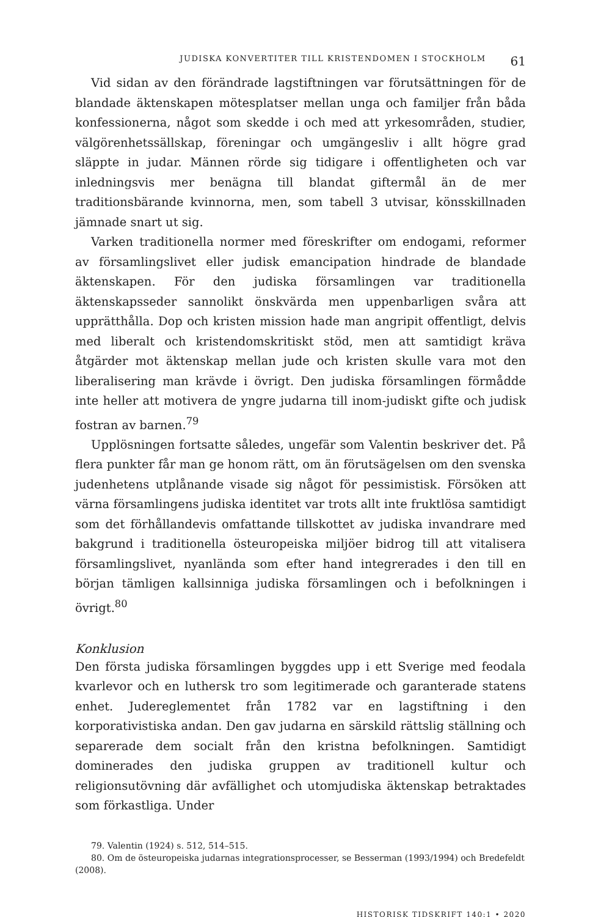JUDISKA KONVERTITER TILL KRISTENDOMEN I STOCKHOLM 61
Vid sidan av den förändrade lagstiftningen var förutsättningen för de blandade äktenskapen mötesplatser mellan unga och familjer från båda konfessionerna, något som skedde i och med att yrkesområden, studier, välgörenhetssällskap, föreningar och umgängesliv i allt högre grad släppte in judar. Männen rörde sig tidigare i offentligheten och var inledningsvis mer benägna till blandat giftermål än de mer traditionsbärande kvinnorna, men, som tabell 3 utvisar, könsskillnaden jämnade snart ut sig.
Varken traditionella normer med föreskrifter om endogami, reformer av församlingslivet eller judisk emancipation hindrade de blandade äktenskapen. För den judiska församlingen var traditionella äktenskapsseder sannolikt önskvärda men uppenbarligen svåra att upprätthålla. Dop och kristen mission hade man angripit offentligt, delvis med liberalt och kristendomskritiskt stöd, men att samtidigt kräva åtgärder mot äktenskap mellan jude och kristen skulle vara mot den liberalisering man krävde i övrigt. Den judiska församlingen förmådde inte heller att motivera de yngre judarna till inom-judiskt gifte och judisk fostran av barnen.<sup>79</sup>
Upplösningen fortsatte således, ungefär som Valentin beskriver det. På flera punkter får man ge honom rätt, om än förutsägelsen om den svenska judenhetens utplånande visade sig något för pessimistisk. Försöken att värna församlingens judiska identitet var trots allt inte fruktlösa samtidigt som det förhållandevis omfattande tillskottet av judiska invandrare med bakgrund i traditionella östeuropeiska miljöer bidrog till att vitalisera församlingslivet, nyanlända som efter hand integrerades i den till en början tämligen kallsinniga judiska församlingen och i befolkningen i övrigt.<sup>80</sup>
Konklusion
Den första judiska församlingen byggdes upp i ett Sverige med feodala kvarlevor och en luthersk tro som legitimerade och garanterade statens enhet. Judereglementet från 1782 var en lagstiftning i den korporativistiska andan. Den gav judarna en särskild rättslig ställning och separerade dem socialt från den kristna befolkningen. Samtidigt dominerades den judiska gruppen av traditionell kultur och religionsutövning där avfällighet och utomjudiska äktenskap betraktades som förkastliga. Under
79. Valentin (1924) s. 512, 514–515.
80. Om de östeuropeiska judarnas integrationsprocesser, se Besserman (1993/1994) och Bredefeldt (2008).
HISTORISK TIDSKRIFT 140:1 • 2020